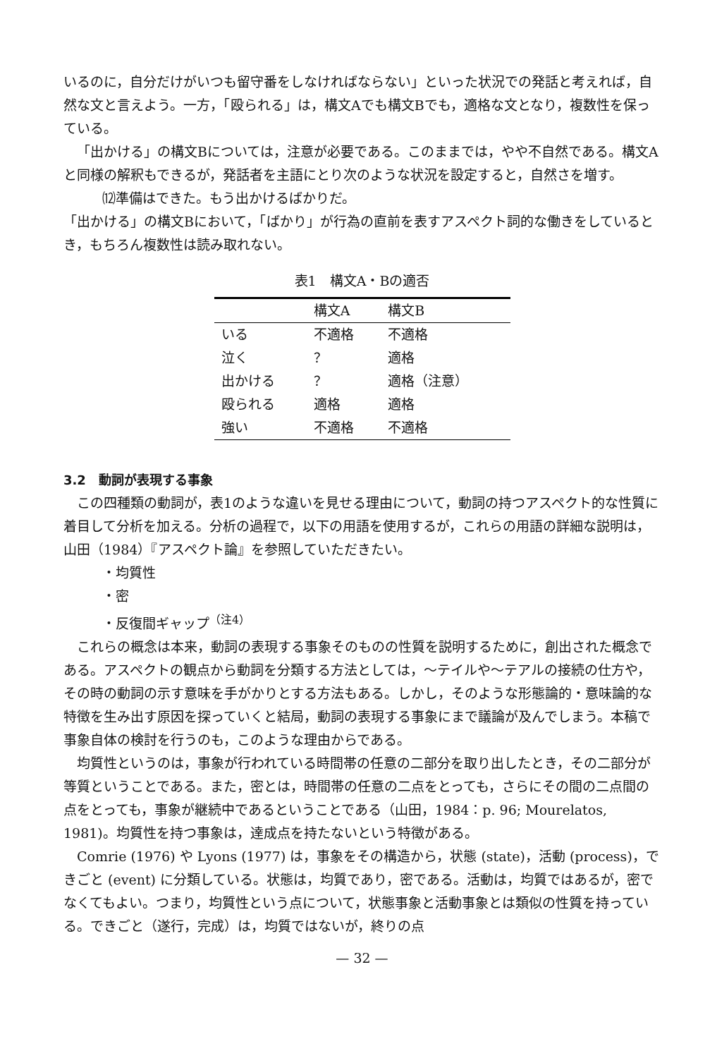いるのに，自分だけがいつも留守番をしなければならない」といった状況での発話と考えれば，自然な文と言えよう。一方，「殴られる」は，構文Aでも構文Bでも，適格な文となり，複数性を保っている。
「出かける」の構文Bについては，注意が必要である。このままでは，やや不自然である。構文Aと同様の解釈もできるが，発話者を主語にとり次のような状況を設定すると，自然さを増す。
⑿準備はできた。もう出かけるばかりだ。
「出かける」の構文Bにおいて，「ばかり」が行為の直前を表すアスペクト詞的な働きをしているとき，もちろん複数性は読み取れない。
表1　構文A・Bの適否
| | 構文A | 構文B |
| --- | --- | --- |
| いる | 不適格 | 不適格 |
| 泣く | ？ | 適格 |
| 出かける | ？ | 適格（注意） |
| 殴られる | 適格 | 適格 |
| 強い | 不適格 | 不適格 |
3.2　動詞が表現する事象
この四種類の動詞が，表1のような違いを見せる理由について，動詞の持つアスペクト的な性質に着目して分析を加える。分析の過程で，以下の用語を使用するが，これらの用語の詳細な説明は，山田（1984）『アスペクト論』を参照していただきたい。
・均質性
・密
・反復間ギャップ<sup>（注4）</sup>
これらの概念は本来，動詞の表現する事象そのものの性質を説明するために，創出された概念である。アスペクトの観点から動詞を分類する方法としては，〜テイルや〜テアルの接続の仕方や，その時の動詞の示す意味を手がかりとする方法もある。しかし，そのような形態論的・意味論的な特徴を生み出す原因を探っていくと結局，動詞の表現する事象にまで議論が及んでしまう。本稿で事象自体の検討を行うのも，このような理由からである。
均質性というのは，事象が行われている時間帯の任意の二部分を取り出したとき，その二部分が等質ということである。また，密とは，時間帯の任意の二点をとっても，さらにその間の二点間の点をとっても，事象が継続中であるということである（山田，1984：p. 96; Mourelatos, 1981)。均質性を持つ事象は，達成点を持たないという特徴がある。
Comrie (1976) や Lyons (1977) は，事象をその構造から，状態 (state)，活動 (process)，できごと (event) に分類している。状態は，均質であり，密である。活動は，均質ではあるが，密でなくてもよい。つまり，均質性という点について，状態事象と活動事象とは類似の性質を持っている。できごと（遂行，完成）は，均質ではないが，終りの点
— 32 —